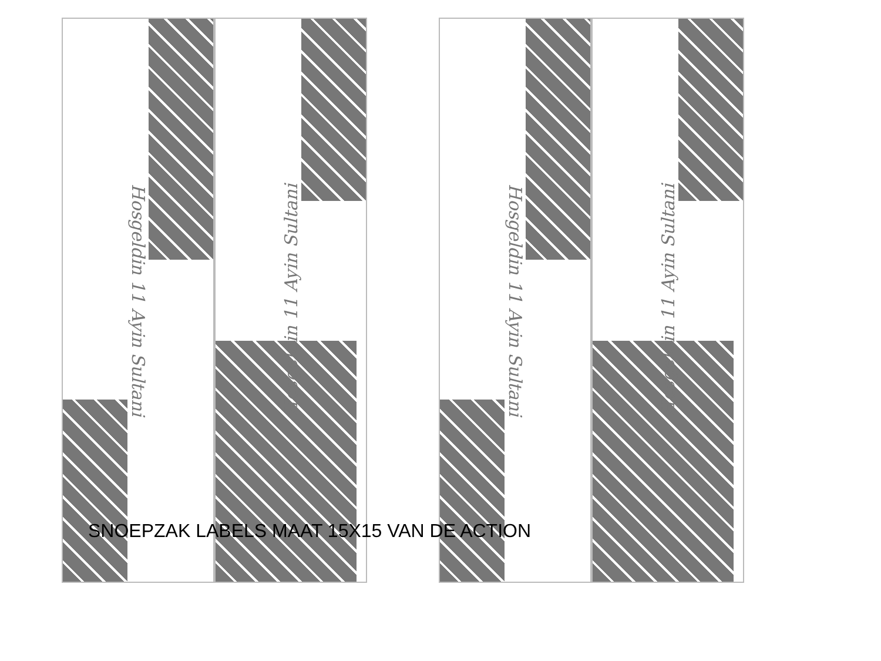Hosgeldin 11 Ayin Sultani
Hosgeldin 11 Ayin Sultani
Hosgeldin 11 Ayin Sultani
Hosgeldin 11 Ayin Sultani
SNOEPZAK LABELS MAAT 15X15 VAN DE ACTION